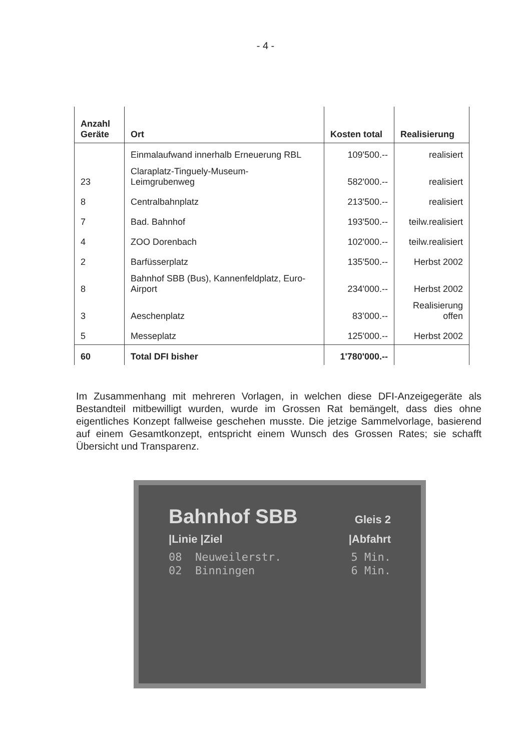- 4 -
| Anzahl Geräte | Ort | Kosten total | Realisierung |
| --- | --- | --- | --- |
| | Einmalaufwand innerhalb Erneuerung RBL | 109'500.-- | realisiert |
| 23 | Claraplatz-Tinguely-Museum- Leimgrubenweg | 582'000.-- | realisiert |
| 8 | Centralbahnplatz | 213'500.-- | realisiert |
| 7 | Bad. Bahnhof | 193'500.-- | teilw.realisiert |
| 4 | ZOO Dorenbach | 102'000.-- | teilw.realisiert |
| 2 | Barfüsserplatz | 135'500.-- | Herbst 2002 |
| 8 | Bahnhof SBB (Bus), Kannenfeldplatz, Euro- Airport | 234'000.-- | Herbst 2002 |
| 3 | Aeschenplatz | 83’000.-- | Realisierung offen |
| 5 | Messeplatz | 125'000.-- | Herbst 2002 |
| 60 | Total DFI bisher | 1'780'000.-- | |
Im Zusammenhang mit mehreren Vorlagen, in welchen diese DFI-Anzeigegeräte als Bestandteil mitbewilligt wurden, wurde im Grossen Rat bemängelt, dass dies ohne eigentliches Konzept fallweise geschehen musste. Die jetzige Sammelvorlage, basierend auf einem Gesamtkonzept, entspricht einem Wunsch des Grossen Rates; sie schafft Übersicht und Transparenz.
Bahnhof SBB Gleis 2
|Linie |Ziel |Abfahrt
08 Neuweilerstr. 5 Min.
02 Binningen 6 Min.